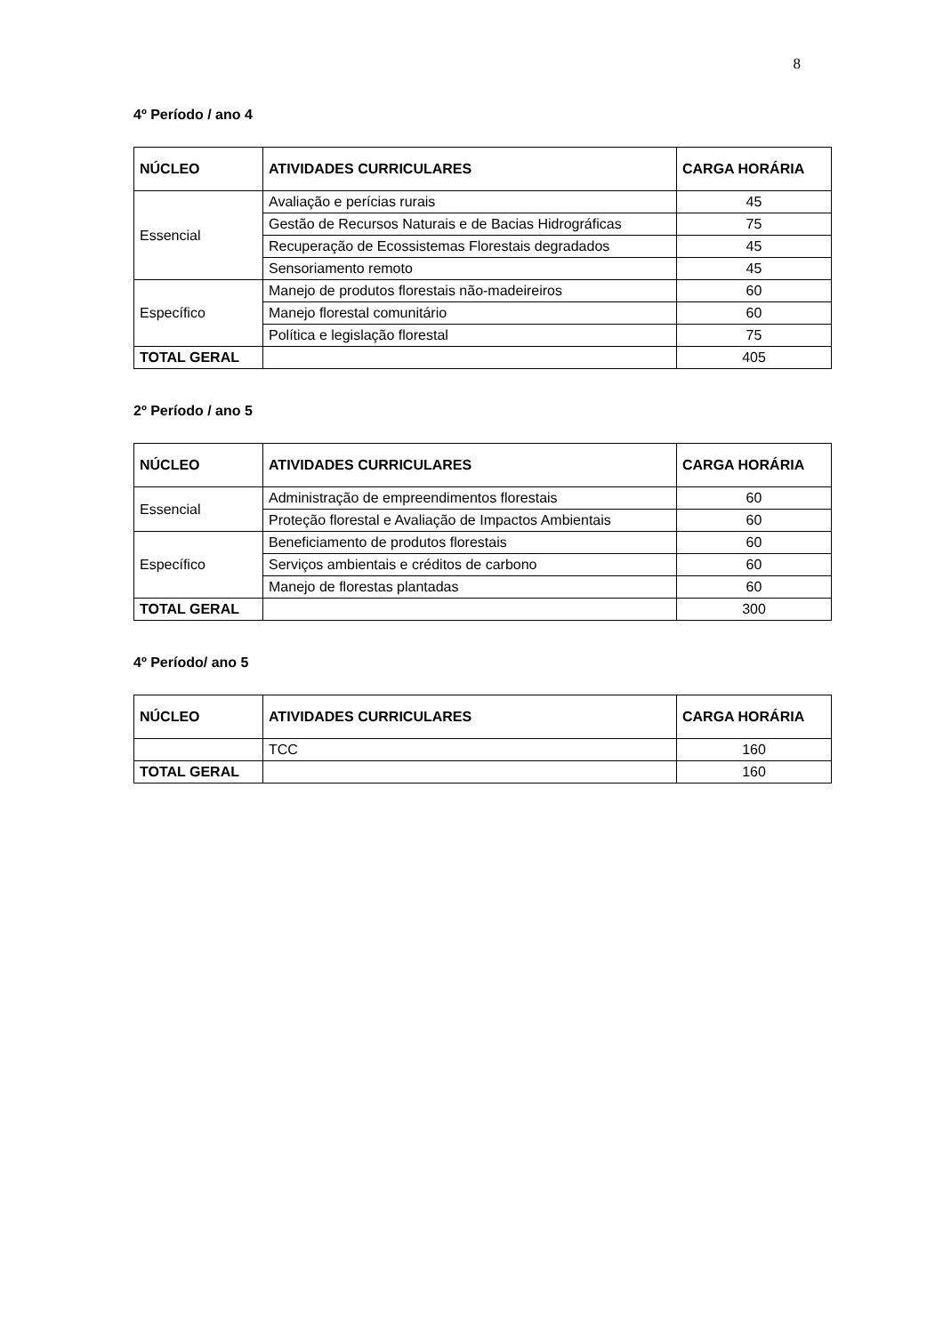8
4º Período / ano 4
| NÚCLEO | ATIVIDADES CURRICULARES | CARGA HORÁRIA |
| --- | --- | --- |
| Essencial | Avaliação e perícias rurais | 45 |
| | Gestão de Recursos Naturais e de Bacias Hidrográficas | 75 |
| | Recuperação de Ecossistemas Florestais degradados | 45 |
| | Sensoriamento remoto | 45 |
| Específico | Manejo de produtos florestais não-madeireiros | 60 |
| | Manejo florestal comunitário | 60 |
| | Política e legislação florestal | 75 |
| TOTAL GERAL | | 405 |
2º Período / ano 5
| NÚCLEO | ATIVIDADES CURRICULARES | CARGA HORÁRIA |
| --- | --- | --- |
| Essencial | Administração de empreendimentos florestais | 60 |
| | Proteção florestal e Avaliação de Impactos Ambientais | 60 |
| Específico | Beneficiamento de produtos florestais | 60 |
| | Serviços ambientais e créditos de carbono | 60 |
| | Manejo de florestas plantadas | 60 |
| TOTAL GERAL | | 300 |
4º Período/ ano 5
| NÚCLEO | ATIVIDADES CURRICULARES | CARGA HORÁRIA |
| --- | --- | --- |
| | TCC | 160 |
| TOTAL GERAL | | 160 |